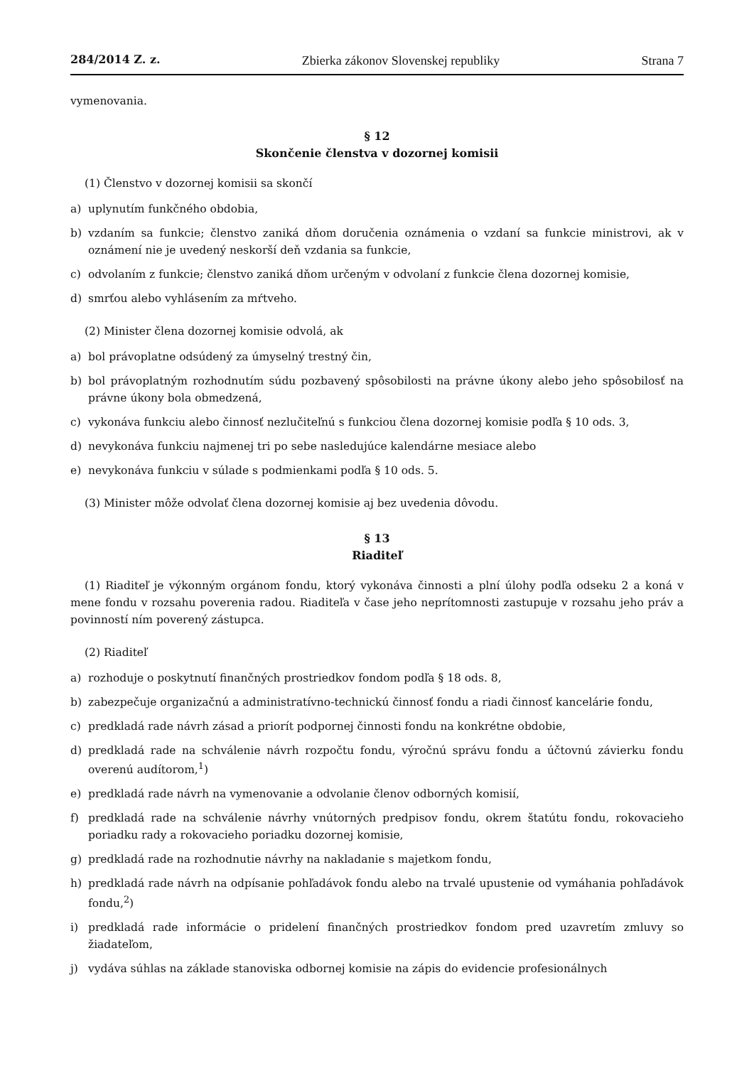284/2014 Z. z. Zbierka zákonov Slovenskej republiky Strana 7
vymenovania.
§ 12
Skončenie členstva v dozornej komisii
(1) Členstvo v dozornej komisii sa skončí
a) uplynutím funkčného obdobia,
b) vzdaním sa funkcie; členstvo zaniká dňom doručenia oznámenia o vzdaní sa funkcie ministrovi, ak v oznámení nie je uvedený neskorší deň vzdania sa funkcie,
c) odvolaním z funkcie; členstvo zaniká dňom určeným v odvolaní z funkcie člena dozornej komisie,
d) smrťou alebo vyhlásením za mŕtveho.
(2) Minister člena dozornej komisie odvolá, ak
a) bol právoplatne odsúdený za úmyselný trestný čin,
b) bol právoplatným rozhodnutím súdu pozbavený spôsobilosti na právne úkony alebo jeho spôsobilosť na právne úkony bola obmedzená,
c) vykonáva funkciu alebo činnosť nezlučiteľnú s funkciou člena dozornej komisie podľa § 10 ods. 3,
d) nevykonáva funkciu najmenej tri po sebe nasledujúce kalendárne mesiace alebo
e) nevykonáva funkciu v súlade s podmienkami podľa § 10 ods. 5.
(3) Minister môže odvolať člena dozornej komisie aj bez uvedenia dôvodu.
§ 13
Riaditeľ
(1) Riaditeľ je výkonným orgánom fondu, ktorý vykonáva činnosti a plní úlohy podľa odseku 2 a koná v mene fondu v rozsahu poverenia radou. Riaditeľa v čase jeho neprítomnosti zastupuje v rozsahu jeho práv a povinností ním poverený zástupca.
(2) Riaditeľ
a) rozhoduje o poskytnutí finančných prostriedkov fondom podľa § 18 ods. 8,
b) zabezpečuje organizačnú a administratívno-technickú činnosť fondu a riadi činnosť kancelárie fondu,
c) predkladá rade návrh zásad a priorít podpornej činnosti fondu na konkrétne obdobie,
d) predkladá rade na schválenie návrh rozpočtu fondu, výročnú správu fondu a účtovnú závierku fondu overenú audítorom,<sup>1</sup>)
e) predkladá rade návrh na vymenovanie a odvolanie členov odborných komisií,
f) predkladá rade na schválenie návrhy vnútorných predpisov fondu, okrem štatútu fondu, rokovacieho poriadku rady a rokovacieho poriadku dozornej komisie,
g) predkladá rade na rozhodnutie návrhy na nakladanie s majetkom fondu,
h) predkladá rade návrh na odpísanie pohľadávok fondu alebo na trvalé upustenie od vymáhania pohľadávok fondu,<sup>2</sup>)
i) predkladá rade informácie o pridelení finančných prostriedkov fondom pred uzavretím zmluvy so žiadateľom,
j) vydáva súhlas na základe stanoviska odbornej komisie na zápis do evidencie profesionálnych